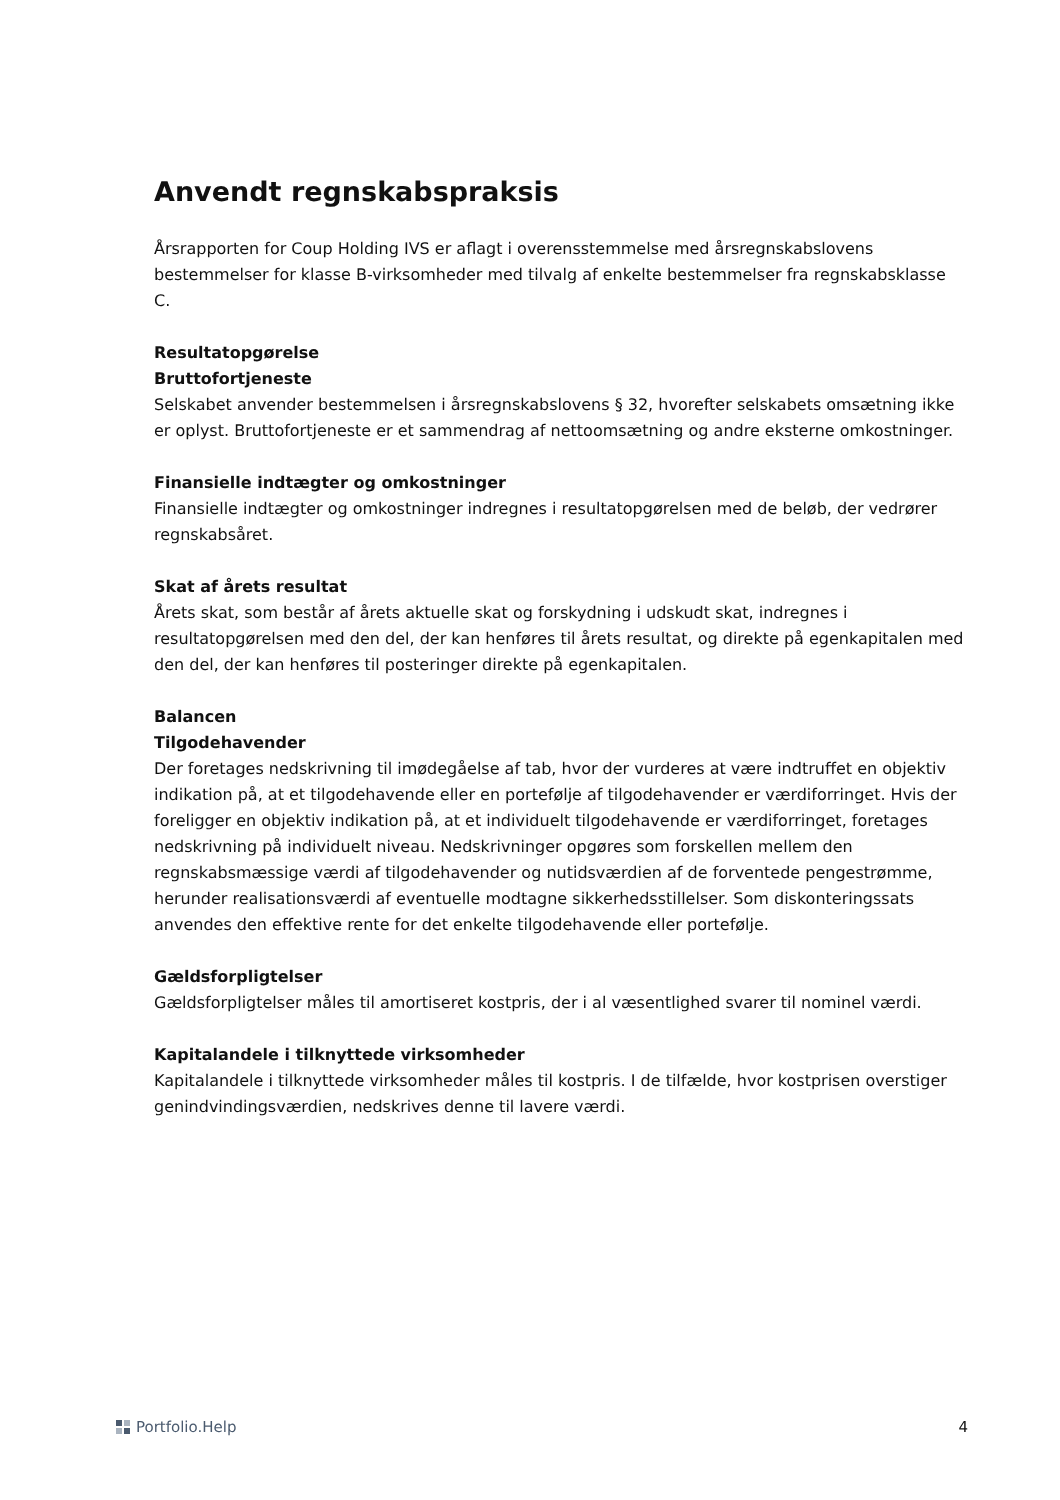Anvendt regnskabspraksis
Årsrapporten for Coup Holding IVS er aflagt i overensstemmelse med årsregnskabslovens bestemmelser for klasse B-virksomheder med tilvalg af enkelte bestemmelser fra regnskabsklasse C.
Resultatopgørelse
Bruttofortjeneste
Selskabet anvender bestemmelsen i årsregnskabslovens § 32, hvorefter selskabets omsætning ikke er oplyst. Bruttofortjeneste er et sammendrag af nettoomsætning og andre eksterne omkostninger.
Finansielle indtægter og omkostninger
Finansielle indtægter og omkostninger indregnes i resultatopgørelsen med de beløb, der vedrører regnskabsåret.
Skat af årets resultat
Årets skat, som består af årets aktuelle skat og forskydning i udskudt skat, indregnes i resultatopgørelsen med den del, der kan henføres til årets resultat, og direkte på egenkapitalen med den del, der kan henføres til posteringer direkte på egenkapitalen.
Balancen
Tilgodehavender
Der foretages nedskrivning til imødegåelse af tab, hvor der vurderes at være indtruffet en objektiv indikation på, at et tilgodehavende eller en portefølje af tilgodehavender er værdiforringet. Hvis der foreligger en objektiv indikation på, at et individuelt tilgodehavende er værdiforringet, foretages nedskrivning på individuelt niveau. Nedskrivninger opgøres som forskellen mellem den regnskabsmæssige værdi af tilgodehavender og nutidsværdien af de forventede pengestrømme, herunder realisationsværdi af eventuelle modtagne sikkerhedsstillelser. Som diskonteringssats anvendes den effektive rente for det enkelte tilgodehavende eller portefølje.
Gældsforpligtelser
Gældsforpligtelser måles til amortiseret kostpris, der i al væsentlighed svarer til nominel værdi.
Kapitalandele i tilknyttede virksomheder
Kapitalandele i tilknyttede virksomheder måles til kostpris. I de tilfælde, hvor kostprisen overstiger genindvindingsværdien, nedskrives denne til lavere værdi.
Portfolio.Help 4